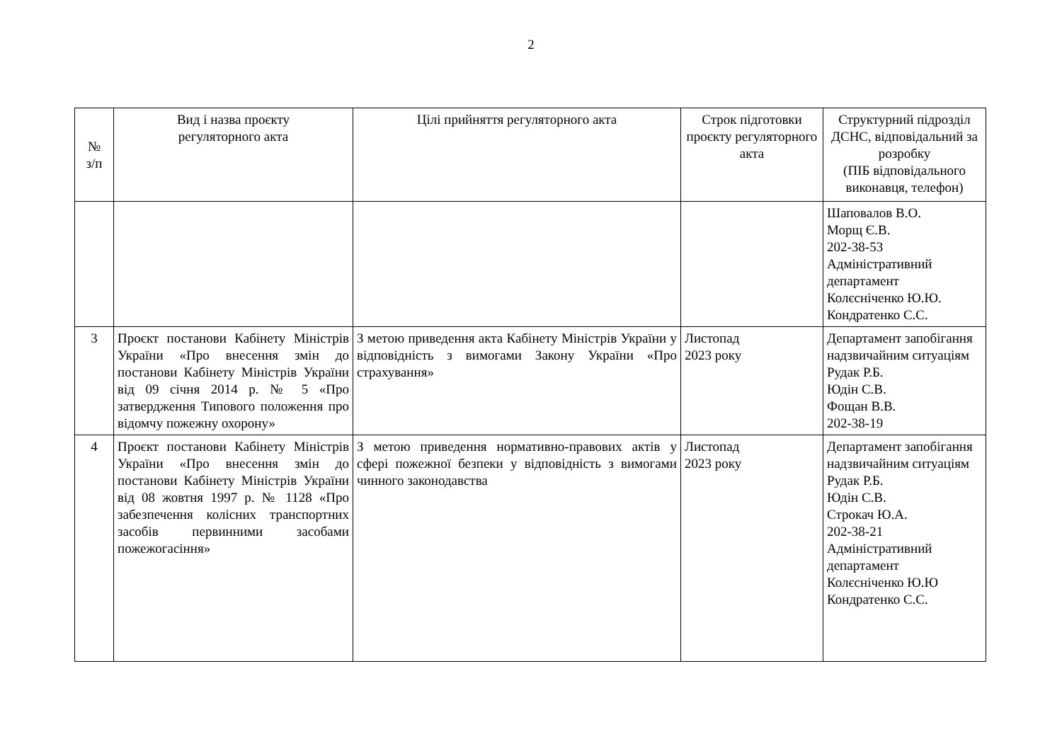2
| № з/п | Вид і назва проєкту регуляторного акта | Цілі прийняття регуляторного акта | Строк підготовки проєкту регуляторного акта | Структурний підрозділ ДСНС, відповідальний за розробку (ПІБ відповідального виконавця, телефон) |
| --- | --- | --- | --- | --- |
| | | | | Шаповалов В.О. Морщ Є.В. 202-38-53 Адміністративний департамент Колєсніченко Ю.Ю. Кондратенко С.С. |
| 3 | Проєкт постанови Кабінету Міністрів України «Про внесення змін до постанови Кабінету Міністрів України від 09 січня 2014 р. № 5 «Про затвердження Типового положення про відомчу пожежну охорону» | З метою приведення акта Кабінету Міністрів України у відповідність з вимогами Закону України «Про страхування» | Листопад 2023 року | Департамент запобігання надзвичайним ситуаціям Рудак Р.Б. Юдін С.В. Фощан В.В. 202-38-19 |
| 4 | Проєкт постанови Кабінету Міністрів України «Про внесення змін до постанови Кабінету Міністрів України від 08 жовтня 1997 р. № 1128 «Про забезпечення колісних транспортних засобів первинними засобами пожежогасіння» | З метою приведення нормативно-правових актів у сфері пожежної безпеки у відповідність з вимогами чинного законодавства | Листопад 2023 року | Департамент запобігання надзвичайним ситуаціям Рудак Р.Б. Юдін С.В. Строкач Ю.А. 202-38-21 Адміністративний департамент Колєсніченко Ю.Ю Кондратенко С.С. |